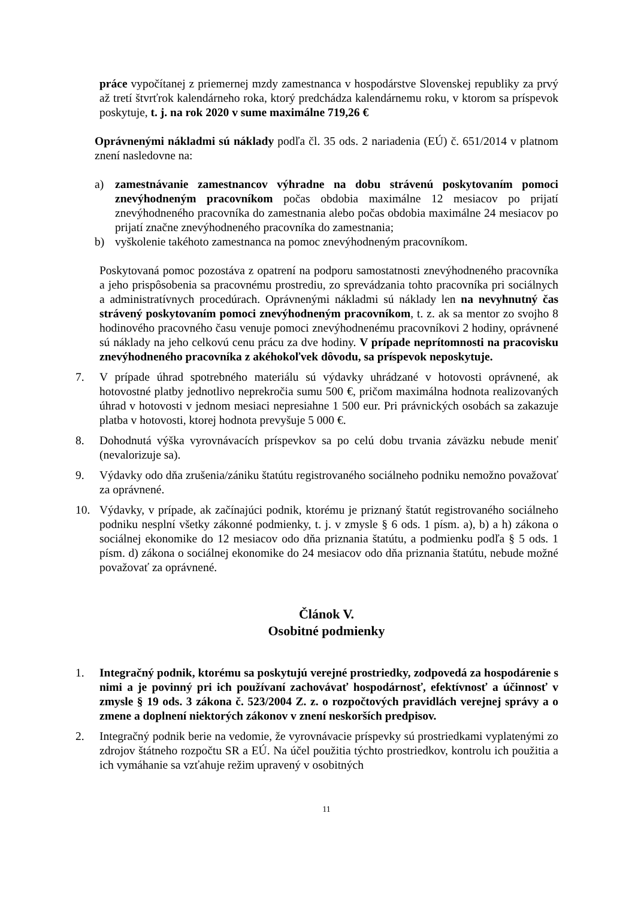práce vypočítanej z priemernej mzdy zamestnanca v hospodárstve Slovenskej republiky za prvý až tretí štvrťrok kalendárneho roka, ktorý predchádza kalendárnemu roku, v ktorom sa príspevok poskytuje, t. j. na rok 2020 v sume maximálne 719,26 €
Oprávnenými nákladmi sú náklady podľa čl. 35 ods. 2 nariadenia (EÚ) č. 651/2014 v platnom znení nasledovne na:
a) zamestnávanie zamestnancov výhradne na dobu strávenú poskytovaním pomoci znevýhodneným pracovníkom počas obdobia maximálne 12 mesiacov po prijatí znevýhodneného pracovníka do zamestnania alebo počas obdobia maximálne 24 mesiacov po prijatí značne znevýhodneného pracovníka do zamestnania;
b) vyškolenie takéhoto zamestnanca na pomoc znevýhodneným pracovníkom.
Poskytovaná pomoc pozostáva z opatrení na podporu samostatnosti znevýhodneného pracovníka a jeho prispôsobenia sa pracovnému prostrediu, zo sprevádzania tohto pracovníka pri sociálnych a administratívnych procedúrach. Oprávnenými nákladmi sú náklady len na nevyhnutný čas strávený poskytovaním pomoci znevýhodneným pracovníkom, t. z. ak sa mentor zo svojho 8 hodinového pracovného času venuje pomoci znevýhodnenému pracovníkovi 2 hodiny, oprávnené sú náklady na jeho celkovú cenu prácu za dve hodiny. V prípade neprítomnosti na pracovisku znevýhodneného pracovníka z akéhokoľvek dôvodu, sa príspevok neposkytuje.
7. V prípade úhrad spotrebného materiálu sú výdavky uhrádzané v hotovosti oprávnené, ak hotovostné platby jednotlivo neprekročia sumu 500 €, pričom maximálna hodnota realizovaných úhrad v hotovosti v jednom mesiaci nepresiahne 1 500 eur. Pri právnických osobách sa zakazuje platba v hotovosti, ktorej hodnota prevyšuje 5 000 €.
8. Dohodnutá výška vyrovnávacích príspevkov sa po celú dobu trvania záväzku nebude meniť (nevalorizuje sa).
9. Výdavky odo dňa zrušenia/zániku štatútu registrovaného sociálneho podniku nemožno považovať za oprávnené.
10. Výdavky, v prípade, ak začínajúci podnik, ktorému je priznaný štatút registrovaného sociálneho podniku nesplní všetky zákonné podmienky, t. j. v zmysle § 6 ods. 1 písm. a), b) a h) zákona o sociálnej ekonomike do 12 mesiacov odo dňa priznania štatútu, a podmienku podľa § 5 ods. 1 písm. d) zákona o sociálnej ekonomike do 24 mesiacov odo dňa priznania štatútu, nebude možné považovať za oprávnené.
Článok V.
Osobitné podmienky
1. Integračný podnik, ktorému sa poskytujú verejné prostriedky, zodpovedá za hospodárenie s nimi a je povinný pri ich používaní zachovávať hospodárnosť, efektívnosť a účinnosť v zmysle § 19 ods. 3 zákona č. 523/2004 Z. z. o rozpočtových pravidlách verejnej správy a o zmene a doplnení niektorých zákonov v znení neskorších predpisov.
2. Integračný podnik berie na vedomie, že vyrovnávacie príspevky sú prostriedkami vyplatenými zo zdrojov štátneho rozpočtu SR a EÚ. Na účel použitia týchto prostriedkov, kontrolu ich použitia a ich vymáhanie sa vzťahuje režim upravený v osobitných
11